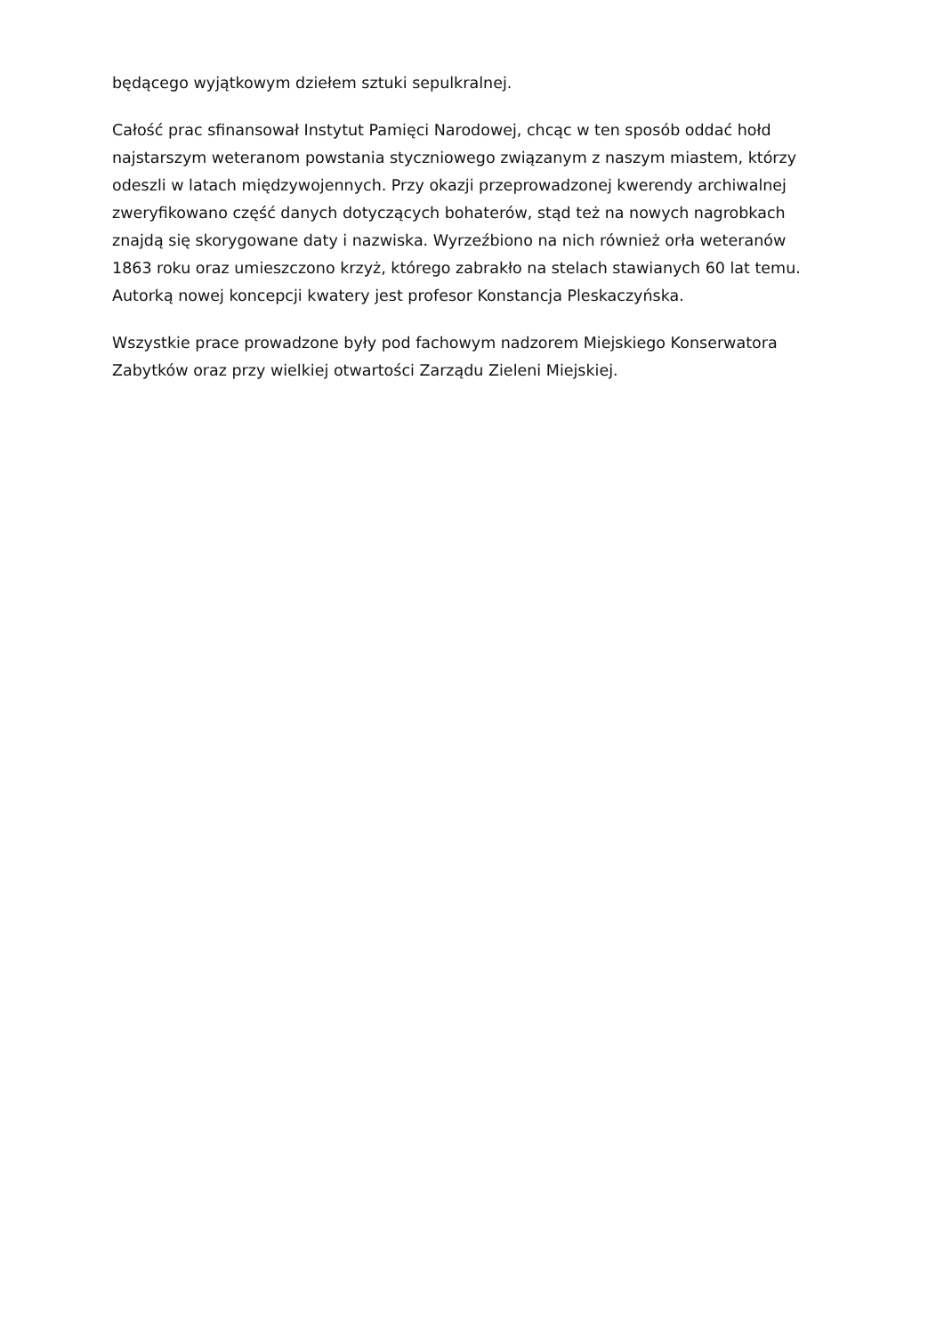będącego wyjątkowym dziełem sztuki sepulkralnej.
Całość prac sfinansował Instytut Pamięci Narodowej, chcąc w ten sposób oddać hołd najstarszym weteranom powstania styczniowego związanym z naszym miastem, którzy odeszli w latach międzywojennych. Przy okazji przeprowadzonej kwerendy archiwalnej zweryfikowano część danych dotyczących bohaterów, stąd też na nowych nagrobkach znajdą się skorygowane daty i nazwiska. Wyrzeźbiono na nich również orła weteranów 1863 roku oraz umieszczono krzyż, którego zabrakło na stelach stawianych 60 lat temu. Autorką nowej koncepcji kwatery jest profesor Konstancja Pleskaczyńska.
Wszystkie prace prowadzone były pod fachowym nadzorem Miejskiego Konserwatora Zabytków oraz przy wielkiej otwartości Zarządu Zieleni Miejskiej.